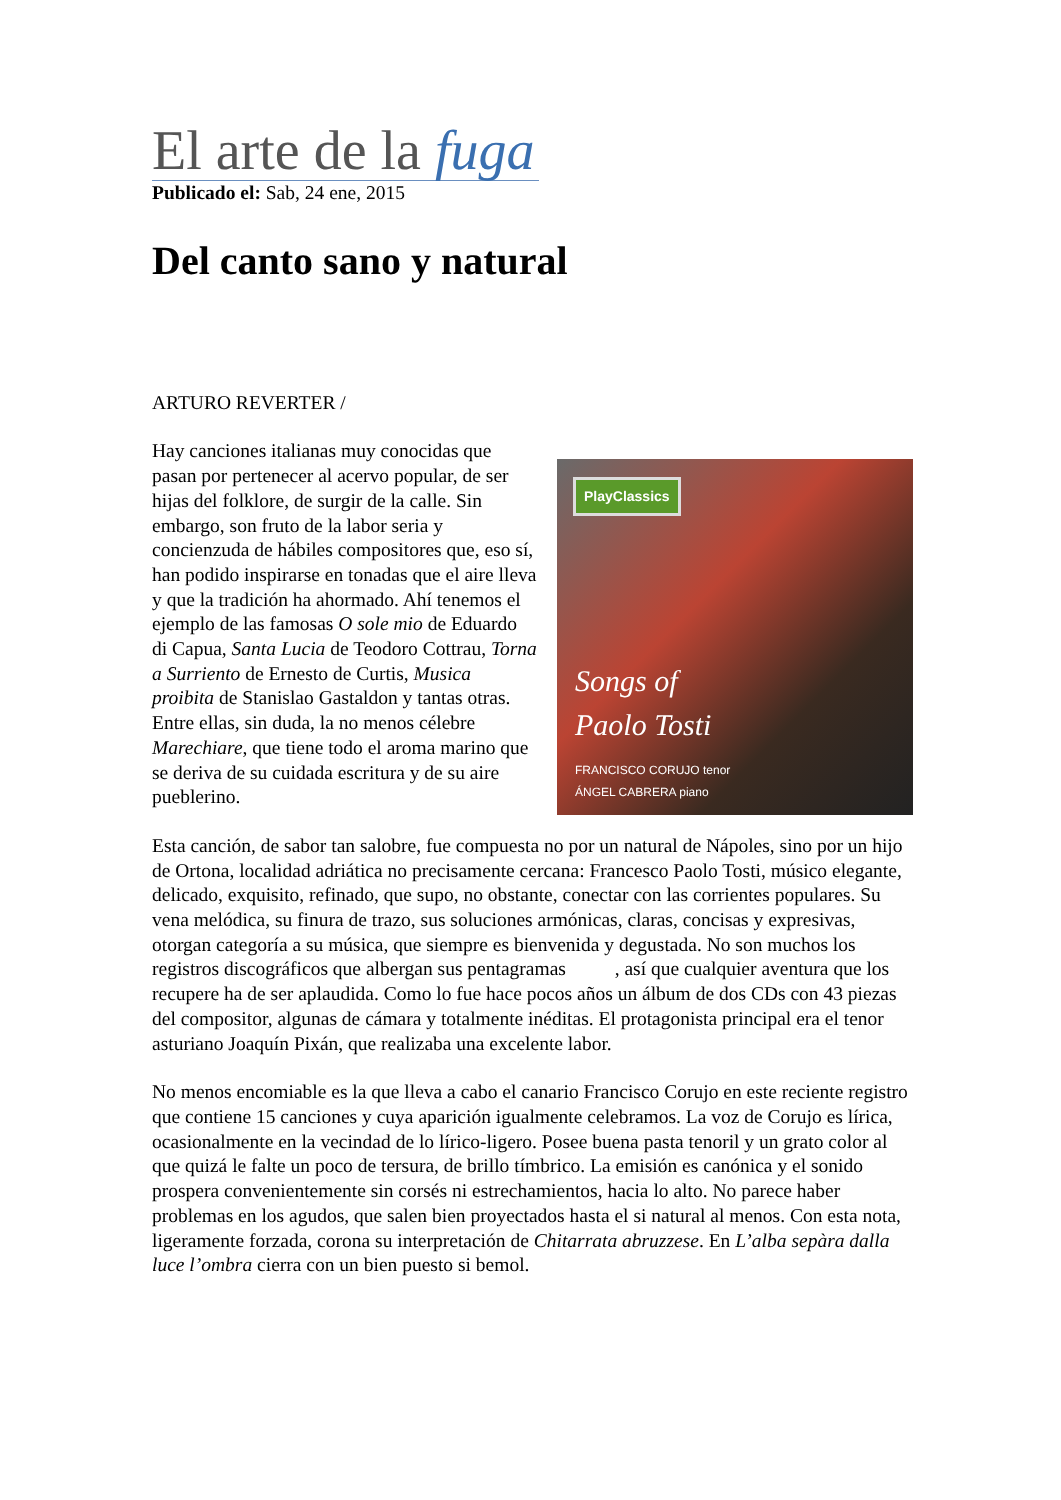El arte de la fuga
Publicado el: Sab, 24 ene, 2015
Del canto sano y natural
ARTURO REVERTER /
PlayClassics
Songs of
Paolo Tosti
FRANCISCO CORUJO tenor
ÁNGEL CABRERA piano
Hay canciones italianas muy conocidas que pasan por pertenecer al acervo popular, de ser hijas del folklore, de surgir de la calle. Sin embargo, son fruto de la labor seria y concienzuda de hábiles compositores que, eso sí, han podido inspirarse en tonadas que el aire lleva y que la tradición ha ahormado. Ahí tenemos el ejemplo de las famosas O sole mio de Eduardo di Capua, Santa Lucia de Teodoro Cottrau, Torna a Surriento de Ernesto de Curtis, Musica proibita de Stanislao Gastaldon y tantas otras. Entre ellas, sin duda, la no menos célebre Marechiare, que tiene todo el aroma marino que se deriva de su cuidada escritura y de su aire pueblerino.
Esta canción, de sabor tan salobre, fue compuesta no por un natural de Nápoles, sino por un hijo de Ortona, localidad adriática no precisamente cercana: Francesco Paolo Tosti, músico elegante, delicado, exquisito, refinado, que supo, no obstante, conectar con las corrientes populares. Su vena melódica, su finura de trazo, sus soluciones armónicas, claras, concisas y expresivas, otorgan categoría a su música, que siempre es bienvenida y degustada. No son muchos los registros discográficos que albergan sus pentagramas , así que cualquier aventura que los recupere ha de ser aplaudida. Como lo fue hace pocos años un álbum de dos CDs con 43 piezas del compositor, algunas de cámara y totalmente inéditas. El protagonista principal era el tenor asturiano Joaquín Pixán, que realizaba una excelente labor.
No menos encomiable es la que lleva a cabo el canario Francisco Corujo en este reciente registro que contiene 15 canciones y cuya aparición igualmente celebramos. La voz de Corujo es lírica, ocasionalmente en la vecindad de lo lírico-ligero. Posee buena pasta tenoril y un grato color al que quizá le falte un poco de tersura, de brillo tímbrico. La emisión es canónica y el sonido prospera convenientemente sin corsés ni estrechamientos, hacia lo alto. No parece haber problemas en los agudos, que salen bien proyectados hasta el si natural al menos. Con esta nota, ligeramente forzada, corona su interpretación de Chitarrata abruzzese. En L’alba sepàra dalla luce l’ombra cierra con un bien puesto si bemol.